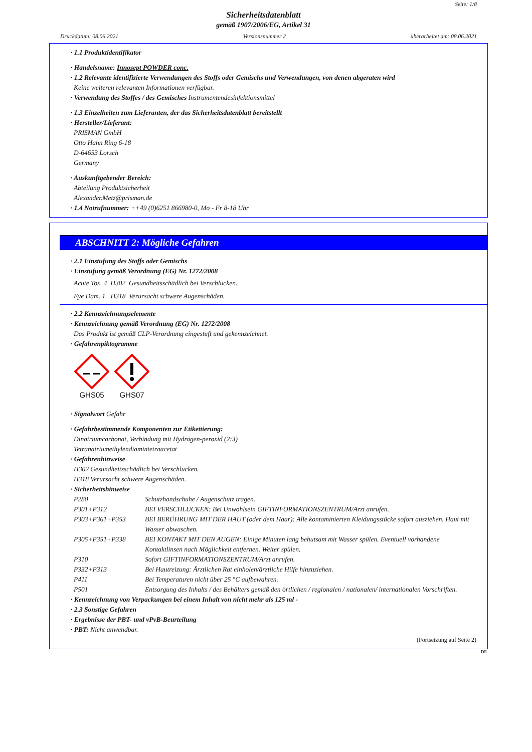Seite: 1/8
Sicherheitsdatenblatt
gemäß 1907/2006/EG, Artikel 31
Druckdatum: 08.06.2021 Versionsnummer 2 überarbeitet am: 08.06.2021
· 1.1 Produktidentifikator
· Handelsname: Innosept POWDER conc.
· 1.2 Relevante identifizierte Verwendungen des Stoffs oder Gemischs und Verwendungen, von denen abgeraten wird
Keine weiteren relevanten Informationen verfügbar.
· Verwendung des Stoffes / des Gemisches Instrumentendesinfektionsmittel
· 1.3 Einzelheiten zum Lieferanten, der das Sicherheitsdatenblatt bereitstellt
· Hersteller/Lieferant:
PRISMAN GmbH
Otto Hahn Ring 6-18
D-64653 Lorsch
Germany
· Auskunftgebender Bereich:
Abteilung Produktsicherheit
Alexander.Metz@prisman.de
· 1.4 Notrufnummer: ++49 (0)6251 866980-0, Mo - Fr 8-18 Uhr
ABSCHNITT 2: Mögliche Gefahren
· 2.1 Einstufung des Stoffs oder Gemischs
· Einstufung gemäß Verordnung (EG) Nr. 1272/2008
Acute Tox. 4 H302 Gesundheitsschädlich bei Verschlucken.
Eye Dam. 1 H318 Verursacht schwere Augenschäden.
· 2.2 Kennzeichnungselemente
· Kennzeichnung gemäß Verordnung (EG) Nr. 1272/2008
Das Produkt ist gemäß CLP-Verordnung eingestuft und gekennzeichnet.
· Gefahrenpiktogramme
GHS05
GHS07
· Signalwort Gefahr
· Gefahrbestimmende Komponenten zur Etikettierung:
Dinatriumcarbonat, Verbindung mit Hydrogen-peroxid (2:3)
Tetranatriumethylendiamintetraacetat
· Gefahrenhinweise
H302 Gesundheitsschädlich bei Verschlucken.
H318 Verursacht schwere Augenschäden.
· Sicherheitshinweise
| P280 | Schutzhandschuhe / Augenschutz tragen. |
| P301+P312 | BEI VERSCHLUCKEN: Bei Unwohlsein GIFTINFORMATIONSZENTRUM/Arzt anrufen. |
| P303+P361+P353 | BEI BERÜHRUNG MIT DER HAUT (oder dem Haar): Alle kontaminierten Kleidungsstücke sofort ausziehen. Haut mit Wasser abwaschen. |
| P305+P351+P338 | BEI KONTAKT MIT DEN AUGEN: Einige Minuten lang behutsam mit Wasser spülen. Eventuell vorhandene Kontaktlinsen nach Möglichkeit entfernen. Weiter spülen. |
| P310 | Sofort GIFTINFORMATIONSZENTRUM/Arzt anrufen. |
| P332+P313 | Bei Hautreizung: Ärztlichen Rat einholen/ärztliche Hilfe hinzuziehen. |
| P411 | Bei Temperaturen nicht über 25 °C aufbewahren. |
| P501 | Entsorgung des Inhalts / des Behälters gemäß den örtlichen / regionalen / nationalen/ internationalen Vorschriften. |
· Kennzeichnung von Verpackungen bei einem Inhalt von nicht mehr als 125 ml -
· 2.3 Sonstige Gefahren
· Ergebnisse der PBT- und vPvB-Beurteilung
· PBT: Nicht anwendbar.
(Fortsetzung auf Seite 2)
DE